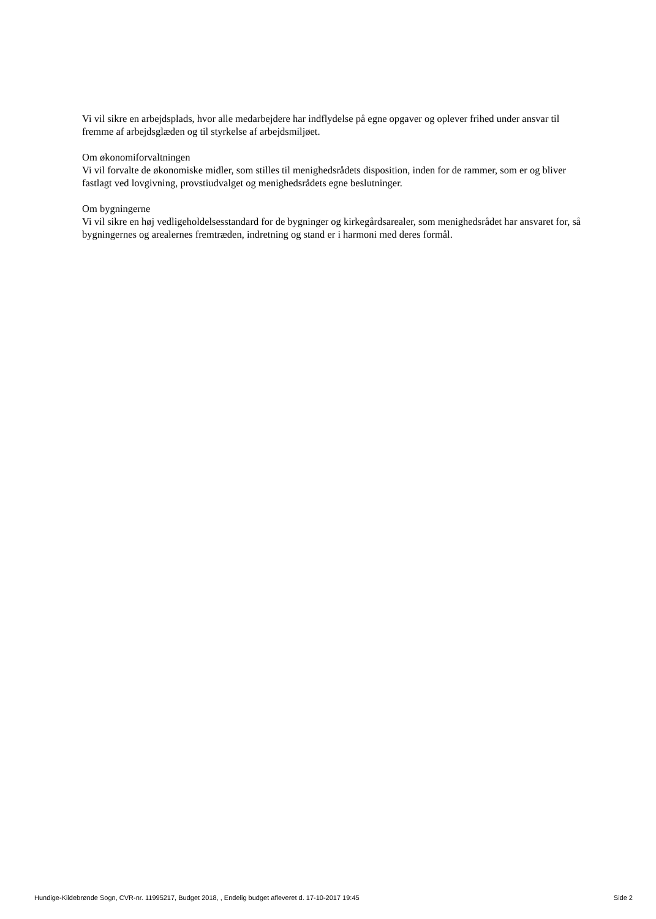Vi vil sikre en arbejdsplads, hvor alle medarbejdere har indflydelse på egne opgaver og oplever frihed under ansvar til fremme af arbejdsglæden og til styrkelse af arbejdsmiljøet.
Om økonomiforvaltningen
Vi vil forvalte de økonomiske midler, som stilles til menighedsrådets disposition, inden for de rammer, som er og bliver fastlagt ved lovgivning, provstiudvalget og menighedsrådets egne beslutninger.
Om bygningerne
Vi vil sikre en høj vedligeholdelsesstandard for de bygninger og kirkegårdsarealer, som menighedsrådet har ansvaret for, så bygningernes og arealernes fremtræden, indretning og stand er i harmoni med deres formål.
Hundige-Kildebrønde Sogn, CVR-nr. 11995217, Budget 2018, , Endelig budget afleveret d. 17-10-2017 19:45 Side 2